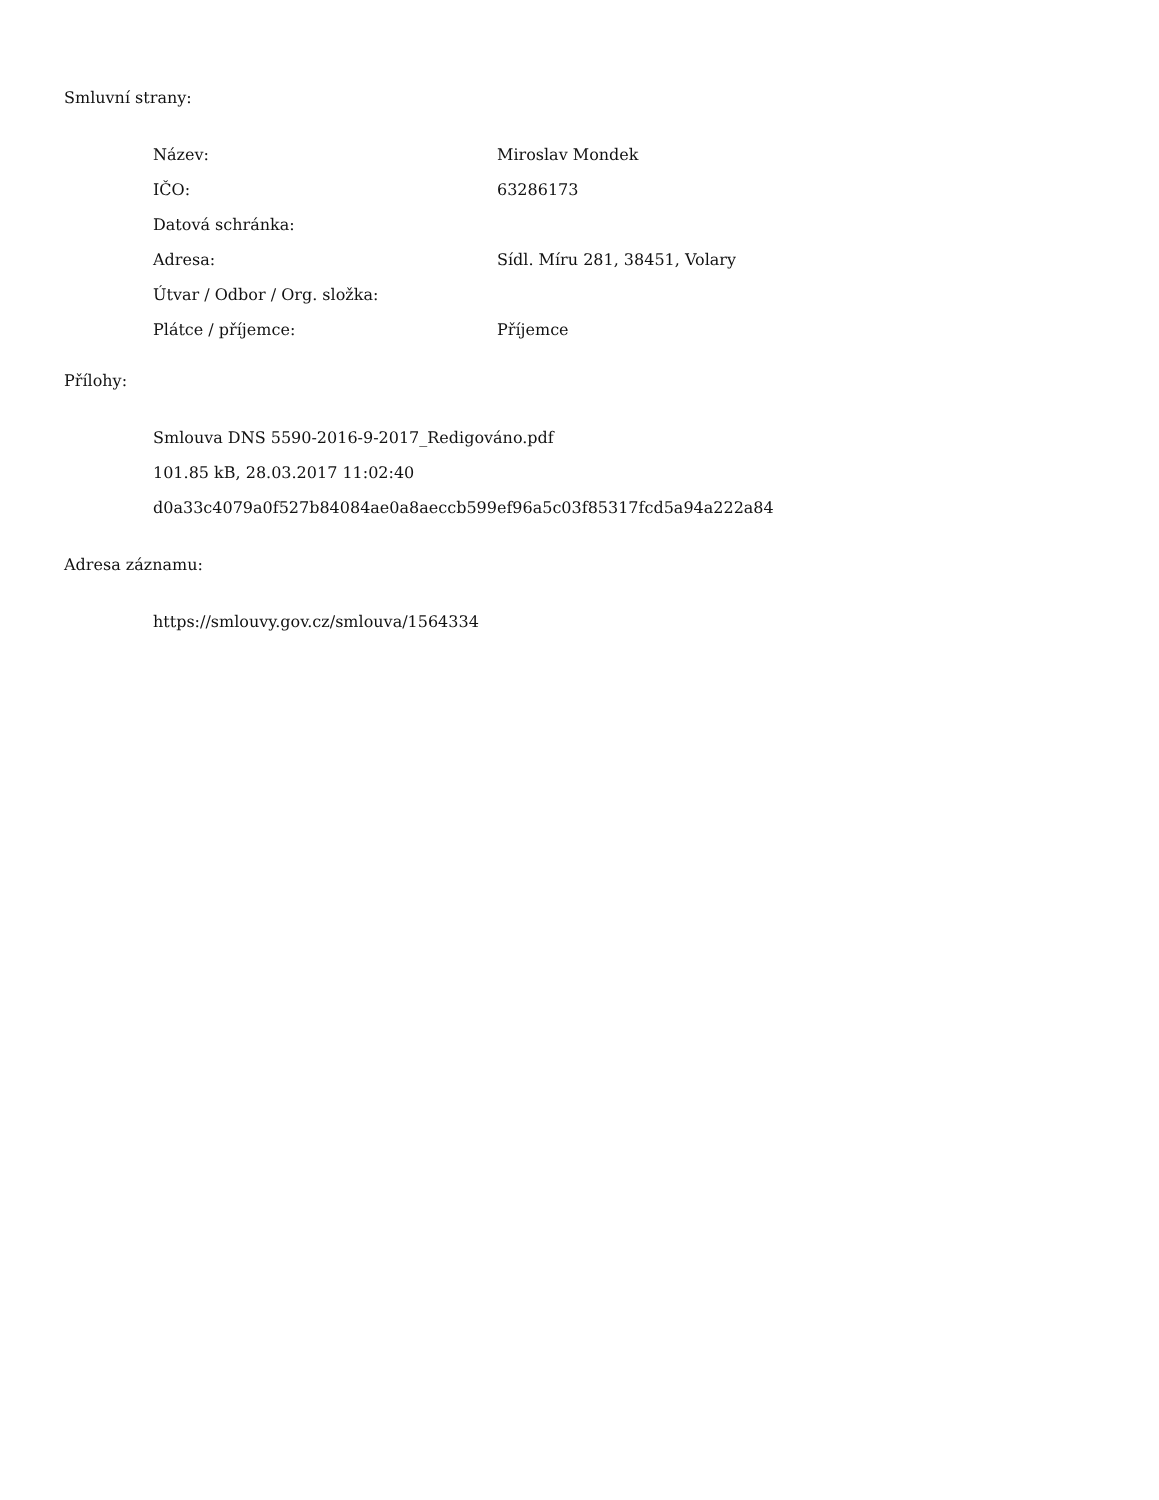Smluvní strany:
| Název: | Miroslav Mondek |
| IČO: | 63286173 |
| Datová schránka: | |
| Adresa: | Sídl. Míru 281, 38451, Volary |
| Útvar / Odbor / Org. složka: | |
| Plátce / příjemce: | Příjemce |
Přílohy:
Smlouva DNS 5590-2016-9-2017_Redigováno.pdf
101.85 kB, 28.03.2017 11:02:40
d0a33c4079a0f527b84084ae0a8aeccb599ef96a5c03f85317fcd5a94a222a84
Adresa záznamu:
https://smlouvy.gov.cz/smlouva/1564334